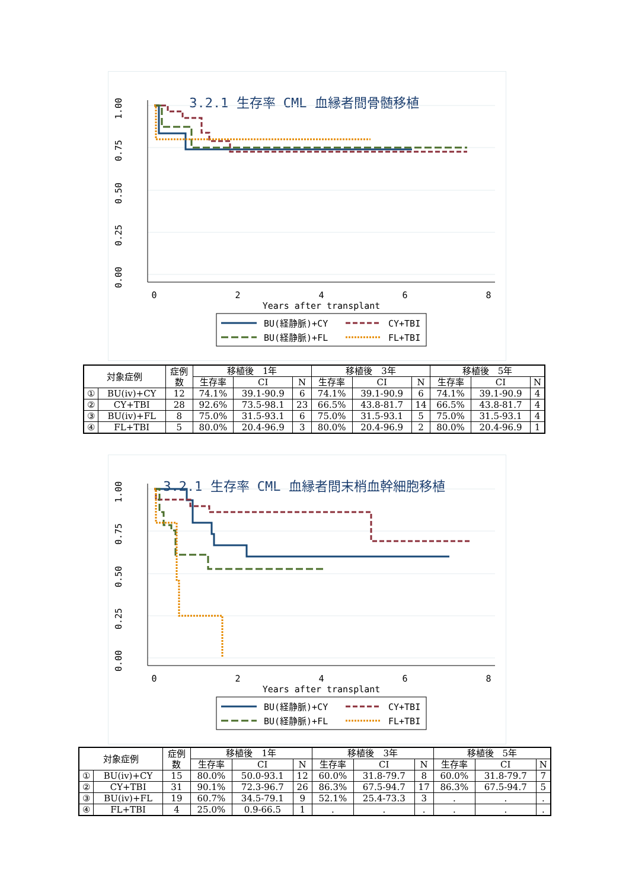3.2.1 生存率 CML 血縁者間骨髄移植
0
2
4
6
8
Years after transplant
1.00
0.75
0.50
0.25
0.00
BU(経静脈)+CY
CY+TBI
BU(経静脈)+FL
FL+TBI
| 対象症例 | | 症例 数 | 移植後 1年 | | | 移植後 3年 | | | 移植後 5年 | | |
| --- | --- | --- | --- | --- | --- | --- | --- | --- | --- | --- | --- |
| | | | 生存率 | CI | N | 生存率 | CI | N | 生存率 | CI | N |
| ① | BU(iv)+CY | 12 | 74.1% | 39.1-90.9 | 6 | 74.1% | 39.1-90.9 | 6 | 74.1% | 39.1-90.9 | 4 |
| ② | CY+TBI | 28 | 92.6% | 73.5-98.1 | 23 | 66.5% | 43.8-81.7 | 14 | 66.5% | 43.8-81.7 | 4 |
| ③ | BU(iv)+FL | 8 | 75.0% | 31.5-93.1 | 6 | 75.0% | 31.5-93.1 | 5 | 75.0% | 31.5-93.1 | 4 |
| ④ | FL+TBI | 5 | 80.0% | 20.4-96.9 | 3 | 80.0% | 20.4-96.9 | 2 | 80.0% | 20.4-96.9 | 1 |
3.2.1 生存率 CML 血縁者間末梢血幹細胞移植
0
2
4
6
8
Years after transplant
1.00
0.75
0.50
0.25
0.00
BU(経静脈)+CY
CY+TBI
BU(経静脈)+FL
FL+TBI
| 対象症例 | | 症例 数 | 移植後 1年 | | | 移植後 3年 | | | 移植後 5年 | | |
| --- | --- | --- | --- | --- | --- | --- | --- | --- | --- | --- | --- |
| | | | 生存率 | CI | N | 生存率 | CI | N | 生存率 | CI | N |
| ① | BU(iv)+CY | 15 | 80.0% | 50.0-93.1 | 12 | 60.0% | 31.8-79.7 | 8 | 60.0% | 31.8-79.7 | 7 |
| ② | CY+TBI | 31 | 90.1% | 72.3-96.7 | 26 | 86.3% | 67.5-94.7 | 17 | 86.3% | 67.5-94.7 | 5 |
| ③ | BU(iv)+FL | 19 | 60.7% | 34.5-79.1 | 9 | 52.1% | 25.4-73.3 | 3 | . | . | . |
| ④ | FL+TBI | 4 | 25.0% | 0.9-66.5 | 1 | . | . | . | . | . | . |